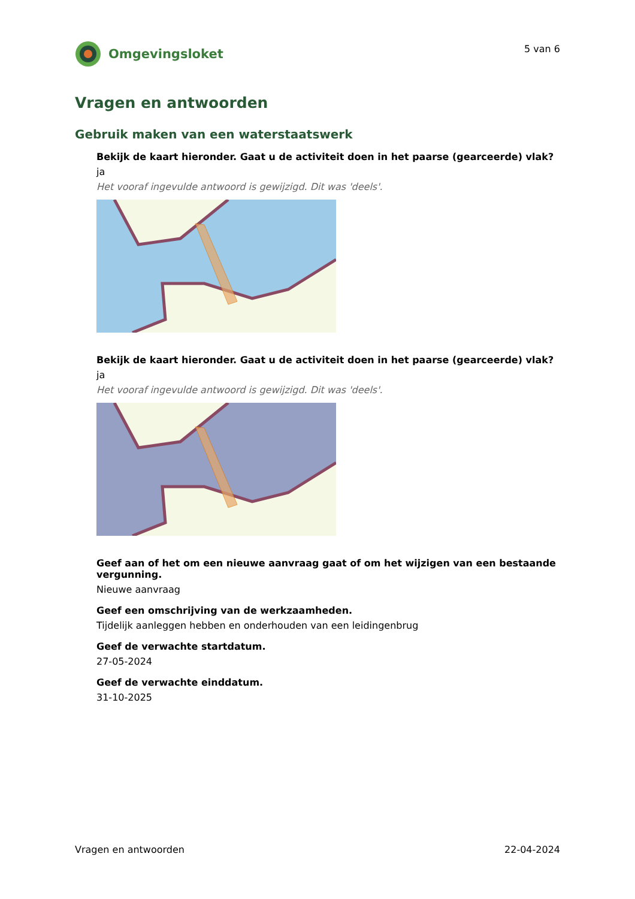Omgevingsloket
5 van 6
Vragen en antwoorden
Gebruik maken van een waterstaatswerk
Bekijk de kaart hieronder. Gaat u de activiteit doen in het paarse (gearceerde) vlak?
ja
Het vooraf ingevulde antwoord is gewijzigd. Dit was 'deels'.
Bekijk de kaart hieronder. Gaat u de activiteit doen in het paarse (gearceerde) vlak?
ja
Het vooraf ingevulde antwoord is gewijzigd. Dit was 'deels'.
Geef aan of het om een nieuwe aanvraag gaat of om het wijzigen van een bestaande vergunning.
Nieuwe aanvraag
Geef een omschrijving van de werkzaamheden.
Tijdelijk aanleggen hebben en onderhouden van een leidingenbrug
Geef de verwachte startdatum.
27-05-2024
Geef de verwachte einddatum.
31-10-2025
Vragen en antwoorden 22-04-2024